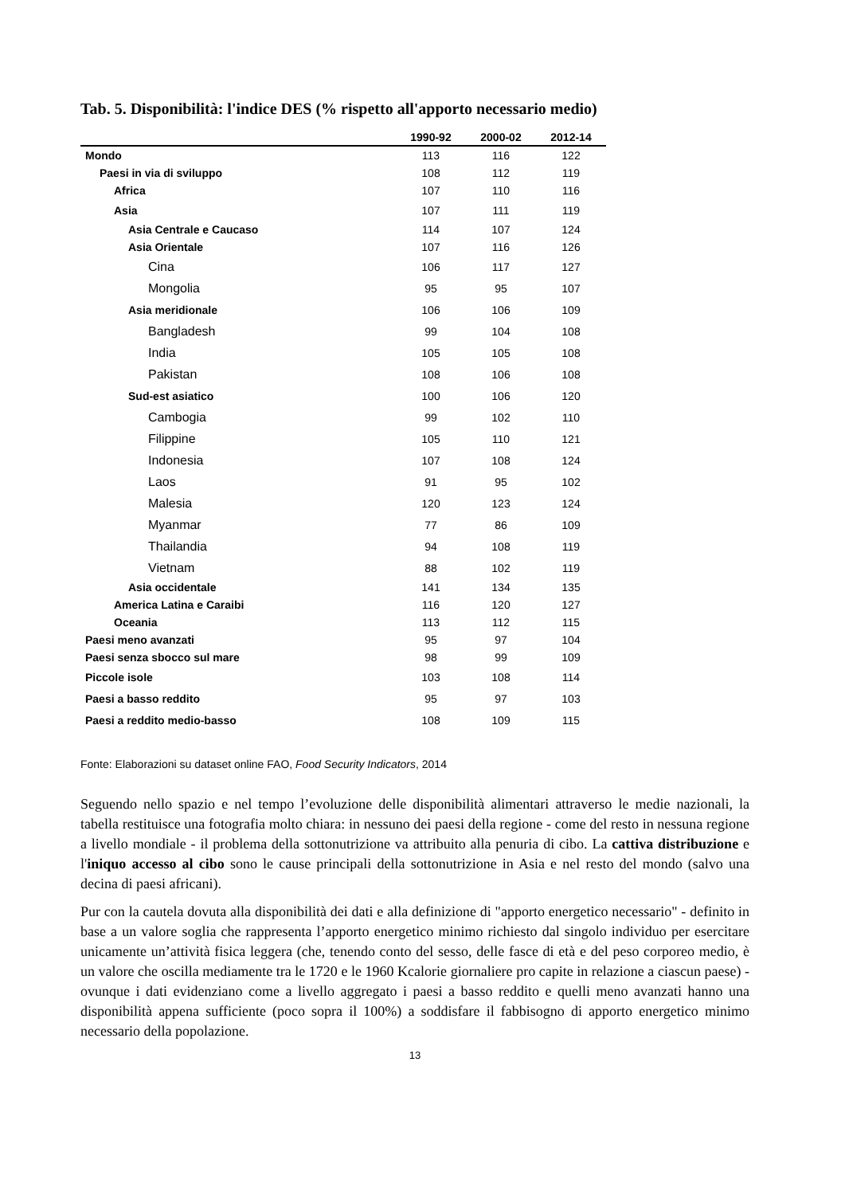Tab. 5. Disponibilità: l'indice DES (% rispetto all'apporto necessario medio)
| | 1990-92 | 2000-02 | 2012-14 |
| --- | --- | --- | --- |
| Mondo | 113 | 116 | 122 |
| Paesi in via di sviluppo | 108 | 112 | 119 |
| Africa | 107 | 110 | 116 |
| Asia | 107 | 111 | 119 |
| Asia Centrale e Caucaso | 114 | 107 | 124 |
| Asia Orientale | 107 | 116 | 126 |
| Cina | 106 | 117 | 127 |
| Mongolia | 95 | 95 | 107 |
| Asia meridionale | 106 | 106 | 109 |
| Bangladesh | 99 | 104 | 108 |
| India | 105 | 105 | 108 |
| Pakistan | 108 | 106 | 108 |
| Sud-est asiatico | 100 | 106 | 120 |
| Cambogia | 99 | 102 | 110 |
| Filippine | 105 | 110 | 121 |
| Indonesia | 107 | 108 | 124 |
| Laos | 91 | 95 | 102 |
| Malesia | 120 | 123 | 124 |
| Myanmar | 77 | 86 | 109 |
| Thailandia | 94 | 108 | 119 |
| Vietnam | 88 | 102 | 119 |
| Asia occidentale | 141 | 134 | 135 |
| America Latina e Caraibi | 116 | 120 | 127 |
| Oceania | 113 | 112 | 115 |
| Paesi meno avanzati | 95 | 97 | 104 |
| Paesi senza sbocco sul mare | 98 | 99 | 109 |
| Piccole isole | 103 | 108 | 114 |
| Paesi a basso reddito | 95 | 97 | 103 |
| Paesi a reddito medio-basso | 108 | 109 | 115 |
Fonte: Elaborazioni su dataset online FAO, Food Security Indicators, 2014
Seguendo nello spazio e nel tempo l’evoluzione delle disponibilità alimentari attraverso le medie nazionali, la tabella restituisce una fotografia molto chiara: in nessuno dei paesi della regione - come del resto in nessuna regione a livello mondiale - il problema della sottonutrizione va attribuito alla penuria di cibo. La cattiva distribuzione e l'iniquo accesso al cibo sono le cause principali della sottonutrizione in Asia e nel resto del mondo (salvo una decina di paesi africani).
Pur con la cautela dovuta alla disponibilità dei dati e alla definizione di "apporto energetico necessario" - definito in base a un valore soglia che rappresenta l’apporto energetico minimo richiesto dal singolo individuo per esercitare unicamente un’attività fisica leggera (che, tenendo conto del sesso, delle fasce di età e del peso corporeo medio, è un valore che oscilla mediamente tra le 1720 e le 1960 Kcalorie giornaliere pro capite in relazione a ciascun paese) - ovunque i dati evidenziano come a livello aggregato i paesi a basso reddito e quelli meno avanzati hanno una disponibilità appena sufficiente (poco sopra il 100%) a soddisfare il fabbisogno di apporto energetico minimo necessario della popolazione.
13